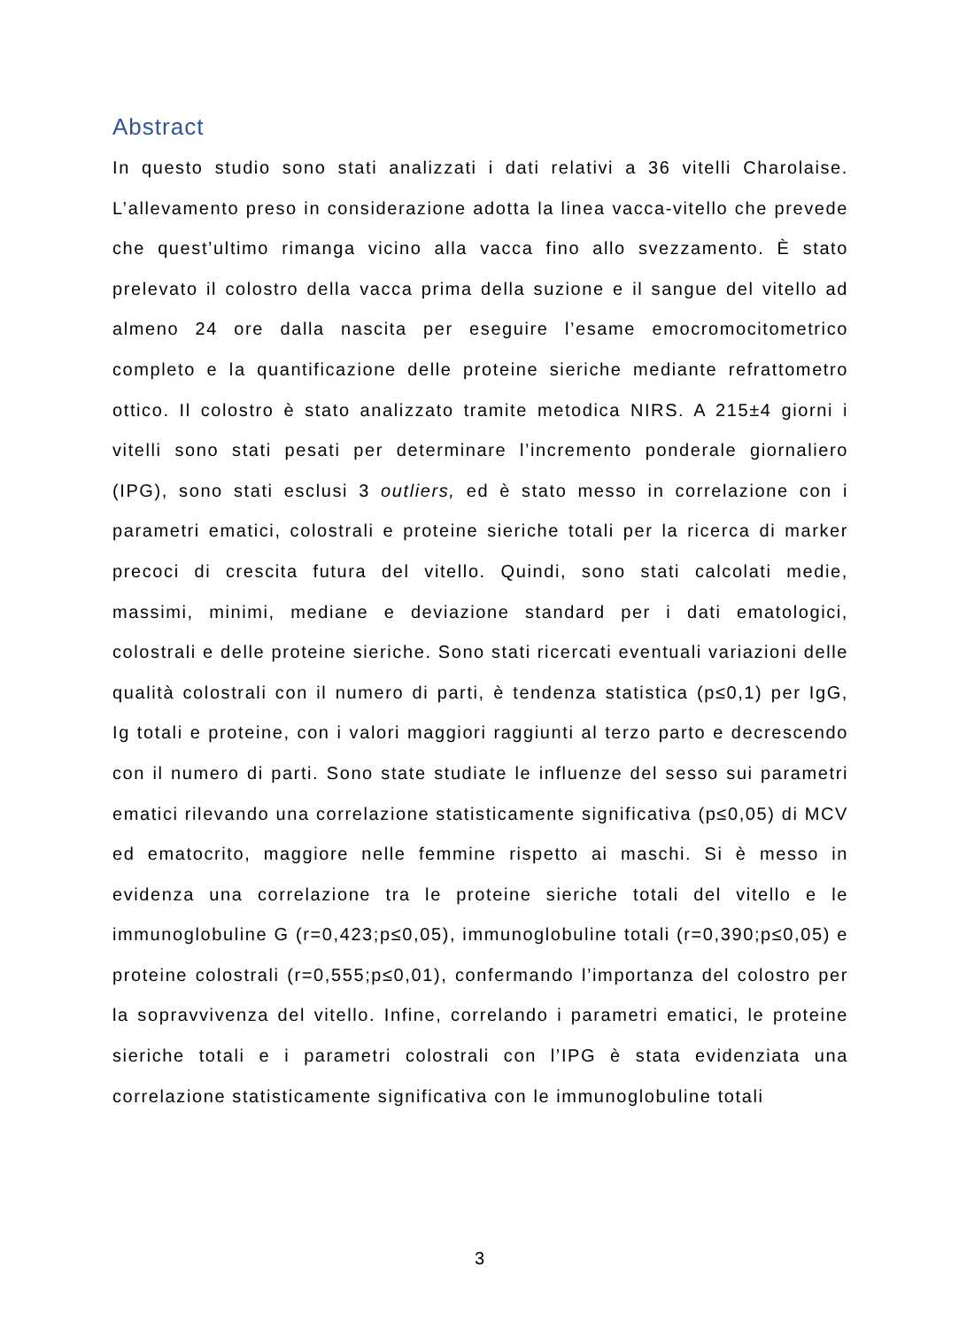Abstract
In questo studio sono stati analizzati i dati relativi a 36 vitelli Charolaise. L’allevamento preso in considerazione adotta la linea vacca-vitello che prevede che quest’ultimo rimanga vicino alla vacca fino allo svezzamento. È stato prelevato il colostro della vacca prima della suzione e il sangue del vitello ad almeno 24 ore dalla nascita per eseguire l’esame emocromocitometrico completo e la quantificazione delle proteine sieriche mediante refrattometro ottico. Il colostro è stato analizzato tramite metodica NIRS. A 215±4 giorni i vitelli sono stati pesati per determinare l’incremento ponderale giornaliero (IPG), sono stati esclusi 3 outliers, ed è stato messo in correlazione con i parametri ematici, colostrali e proteine sieriche totali per la ricerca di marker precoci di crescita futura del vitello. Quindi, sono stati calcolati medie, massimi, minimi, mediane e deviazione standard per i dati ematologici, colostrali e delle proteine sieriche. Sono stati ricercati eventuali variazioni delle qualità colostrali con il numero di parti, è tendenza statistica (p≤0,1) per IgG, Ig totali e proteine, con i valori maggiori raggiunti al terzo parto e decrescendo con il numero di parti. Sono state studiate le influenze del sesso sui parametri ematici rilevando una correlazione statisticamente significativa (p≤0,05) di MCV ed ematocrito, maggiore nelle femmine rispetto ai maschi. Si è messo in evidenza una correlazione tra le proteine sieriche totali del vitello e le immunoglobuline G (r=0,423;p≤0,05), immunoglobuline totali (r=0,390;p≤0,05) e proteine colostrali (r=0,555;p≤0,01), confermando l’importanza del colostro per la sopravvivenza del vitello. Infine, correlando i parametri ematici, le proteine sieriche totali e i parametri colostrali con l’IPG è stata evidenziata una correlazione statisticamente significativa con le immunoglobuline totali
3